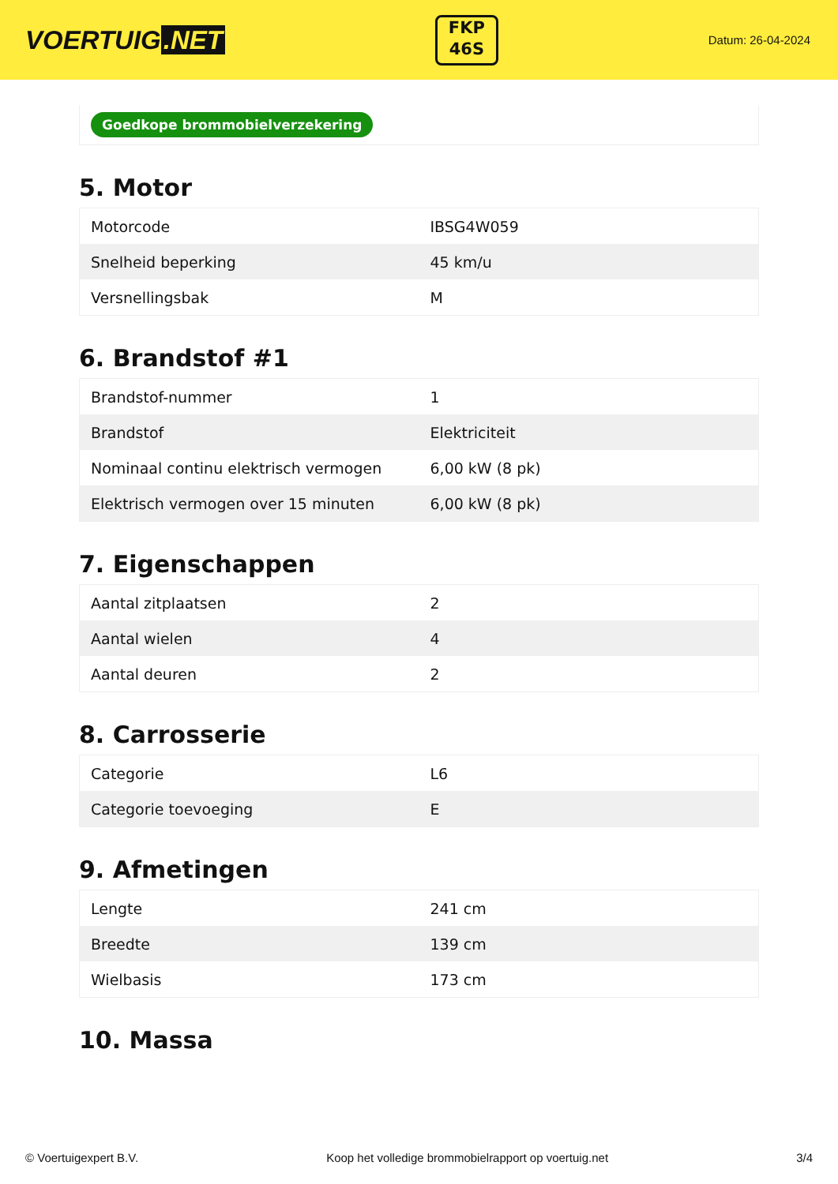VOERTUIG.NET
FKP
46S
Datum: 26-04-2024
Goedkope brommobielverzekering
5. Motor
| Motorcode | IBSG4W059 |
| Snelheid beperking | 45 km/u |
| Versnellingsbak | M |
6. Brandstof #1
| Brandstof-nummer | 1 |
| Brandstof | Elektriciteit |
| Nominaal continu elektrisch vermogen | 6,00 kW (8 pk) |
| Elektrisch vermogen over 15 minuten | 6,00 kW (8 pk) |
7. Eigenschappen
| Aantal zitplaatsen | 2 |
| Aantal wielen | 4 |
| Aantal deuren | 2 |
8. Carrosserie
| Categorie | L6 |
| Categorie toevoeging | E |
9. Afmetingen
| Lengte | 241 cm |
| Breedte | 139 cm |
| Wielbasis | 173 cm |
10. Massa
© Voertuigexpert B.V. Koop het volledige brommobielrapport op voertuig.net 3/4